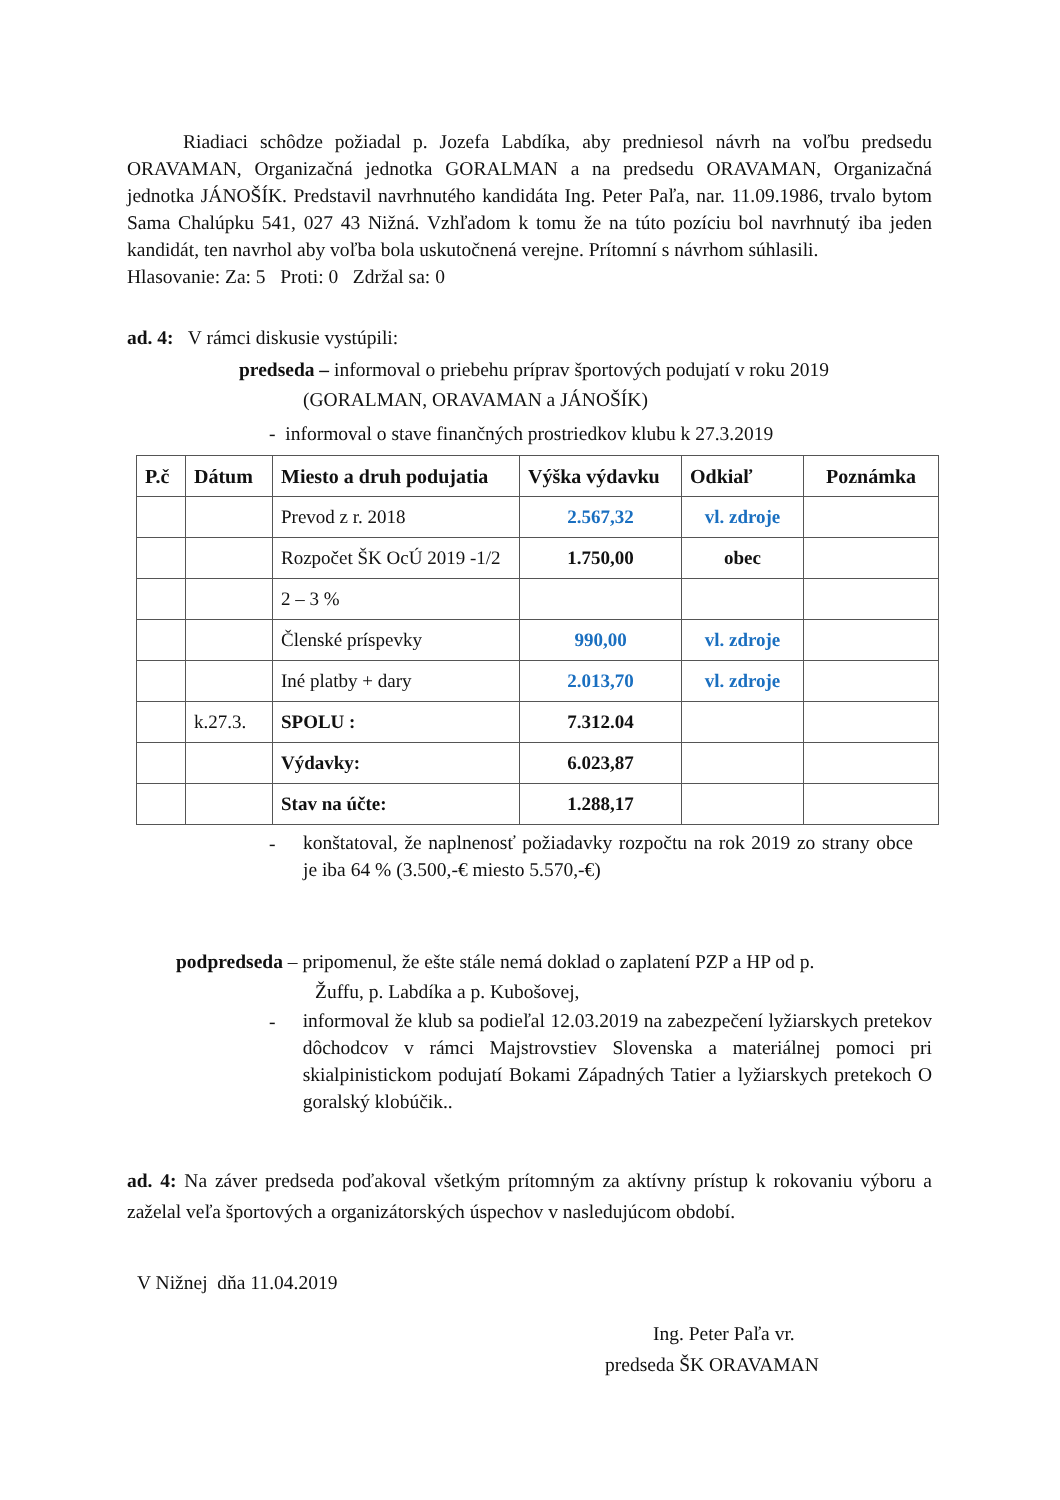Riadiaci schôdze požiadal p. Jozefa Labdíka, aby predniesol návrh na voľbu predsedu ORAVAMAN, Organizačná jednotka GORALMAN a na predsedu ORAVAMAN, Organizačná jednotka JÁNOŠÍK. Predstavil navrhnutého kandidáta Ing. Peter Paľa, nar. 11.09.1986, trvalo bytom Sama Chalúpku 541, 027 43 Nižná. Vzhľadom k tomu že na túto pozíciu bol navrhnutý iba jeden kandidát, ten navrhol aby voľba bola uskutočnená verejne. Prítomní s návrhom súhlasili.
Hlasovanie: Za: 5 Proti: 0 Zdržal sa: 0
ad. 4: V rámci diskusie vystúpili:
predseda – informoval o priebehu príprav športových podujatí v roku 2019
(GORALMAN, ORAVAMAN a JÁNOŠÍK)
- informoval o stave finančných prostriedkov klubu k 27.3.2019
| P.č | Dátum | Miesto a druh podujatia | Výška výdavku | Odkiaľ | Poznámka |
| --- | --- | --- | --- | --- | --- |
| | | Prevod z r. 2018 | 2.567,32 | vl. zdroje | |
| | | Rozpočet ŠK OcÚ 2019 -1/2 | 1.750,00 | obec | |
| | | 2 – 3 % | | | |
| | | Členské príspevky | 990,00 | vl. zdroje | |
| | | Iné platby + dary | 2.013,70 | vl. zdroje | |
| | k.27.3. | SPOLU : | 7.312.04 | | |
| | | Výdavky: | 6.023,87 | | |
| | | Stav na účte: | 1.288,17 | | |
-
konštatoval, že naplnenosť požiadavky rozpočtu na rok 2019 zo strany obce je iba 64 % (3.500,-€ miesto 5.570,-€)
podpredseda – pripomenul, že ešte stále nemá doklad o zaplatení PZP a HP od p.
Žuffu, p. Labdíka a p. Kubošovej,
-
informoval že klub sa podieľal 12.03.2019 na zabezpečení lyžiarskych pretekov dôchodcov v rámci Majstrovstiev Slovenska a materiálnej pomoci pri skialpinistickom podujatí Bokami Západných Tatier a lyžiarskych pretekoch O goralský klobúčik..
ad. 4: Na záver predseda poďakoval všetkým prítomným za aktívny prístup k rokovaniu výboru a zaželal veľa športových a organizátorských úspechov v nasledujúcom období.
V Nižnej dňa 11.04.2019
Ing. Peter Paľa vr.
predseda ŠK ORAVAMAN